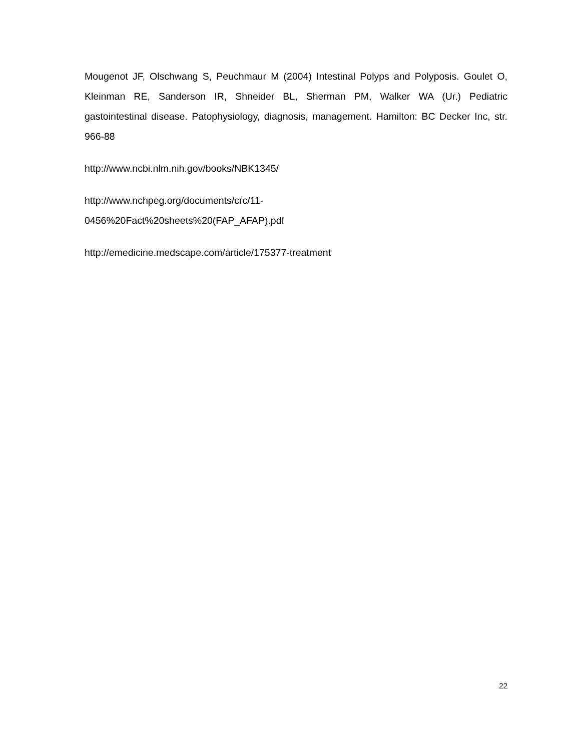Mougenot JF, Olschwang S, Peuchmaur M (2004) Intestinal Polyps and Polyposis. Goulet O, Kleinman RE, Sanderson IR, Shneider BL, Sherman PM, Walker WA (Ur.) Pediatric gastointestinal disease. Patophysiology, diagnosis, management. Hamilton: BC Decker Inc, str. 966-88
http://www.ncbi.nlm.nih.gov/books/NBK1345/
http://www.nchpeg.org/documents/crc/11-
0456%20Fact%20sheets%20(FAP_AFAP).pdf
http://emedicine.medscape.com/article/175377-treatment
22